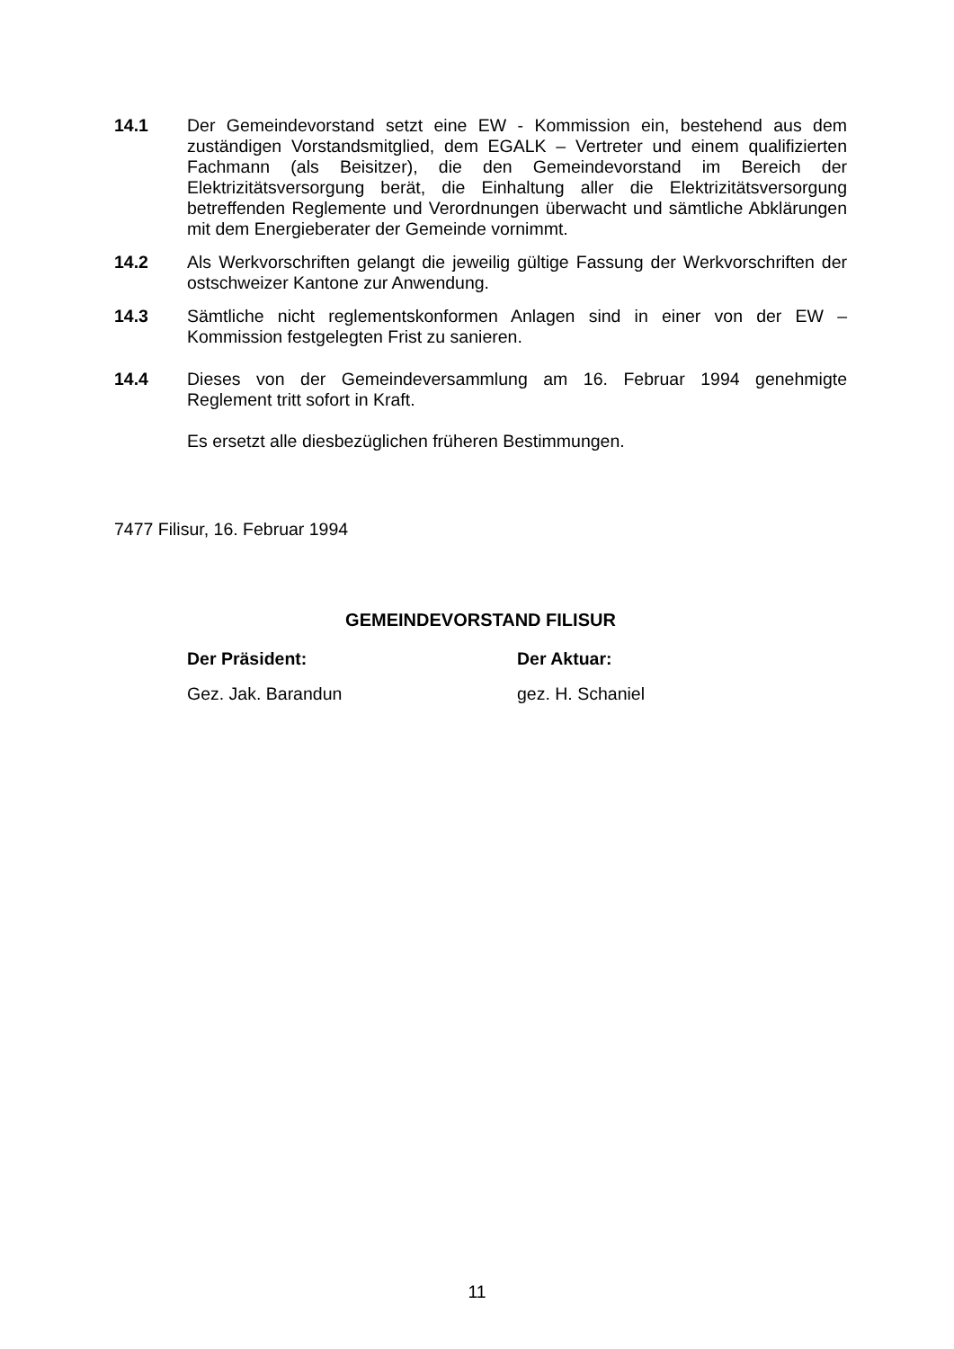14.1 Der Gemeindevorstand setzt eine EW - Kommission ein, bestehend aus dem zuständigen Vorstandsmitglied, dem EGALK – Vertreter und einem qualifizierten Fachmann (als Beisitzer), die den Gemeindevorstand im Bereich der Elektrizitätsversorgung berät, die Einhaltung aller die Elektrizitätsversorgung betreffenden Reglemente und Verordnungen überwacht und sämtliche Abklärungen mit dem Energieberater der Gemeinde vornimmt.
14.2 Als Werkvorschriften gelangt die jeweilig gültige Fassung der Werkvorschriften der ostschweizer Kantone zur Anwendung.
14.3 Sämtliche nicht reglementskonformen Anlagen sind in einer von der EW – Kommission festgelegten Frist zu sanieren.
14.4 Dieses von der Gemeindeversammlung am 16. Februar 1994 genehmigte Reglement tritt sofort in Kraft.
Es ersetzt alle diesbezüglichen früheren Bestimmungen.
7477 Filisur, 16. Februar 1994
GEMEINDEVORSTAND FILISUR
Der Präsident:
Gez. Jak. Barandun
Der Aktuar:
gez. H. Schaniel
11